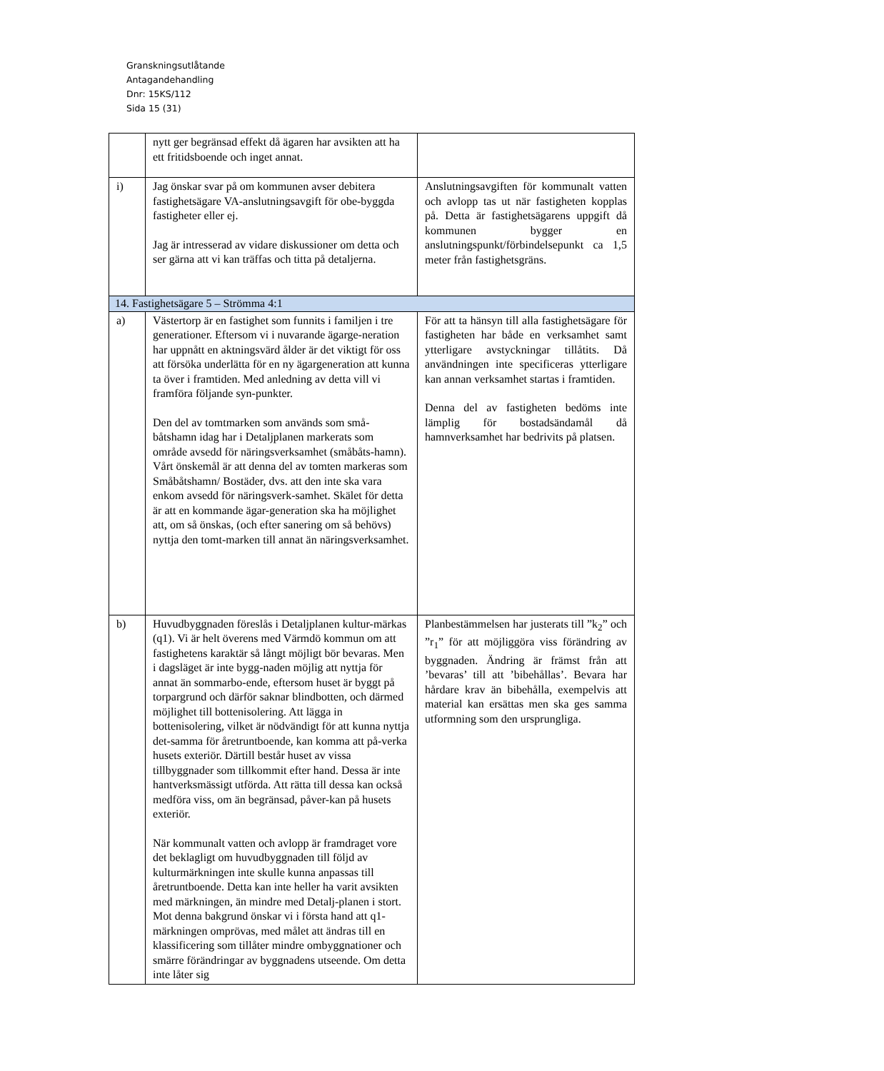Granskningsutlåtande
Antagandehandling
Dnr: 15KS/112
Sida 15 (31)
| | nytt ger begränsad effekt då ägaren har avsikten att ha ett fritidsboende och inget annat. | |
| i) | Jag önskar svar på om kommunen avser debitera fastighetsägare VA-anslutningsavgift för obe-byggda fastigheter eller ej. Jag är intresserad av vidare diskussioner om detta och ser gärna att vi kan träffas och titta på detaljerna. | Anslutningsavgiften för kommunalt vatten och avlopp tas ut när fastigheten kopplas på. Detta är fastighetsägarens uppgift då kommunen bygger en anslutningspunkt/förbindelsepunkt ca 1,5 meter från fastighetsgräns. |
| 14. Fastighetsägare 5 – Strömma 4:1 | | |
| a) | Västertorp är en fastighet som funnits i familjen i tre generationer. Eftersom vi i nuvarande ägarge-neration har uppnått en aktningsvärd ålder är det viktigt för oss att försöka underlätta för en ny ägargeneration att kunna ta över i framtiden. Med anledning av detta vill vi framföra följande syn-punkter. Den del av tomtmarken som används som små-båtshamn idag har i Detaljplanen markerats som område avsedd för näringsverksamhet (småbåts-hamn). Vårt önskemål är att denna del av tomten markeras som Småbåtshamn/ Bostäder, dvs. att den inte ska vara enkom avsedd för näringsverk-samhet. Skälet för detta är att en kommande ägar-generation ska ha möjlighet att, om så önskas, (och efter sanering om så behövs) nyttja den tomt-marken till annat än näringsverksamhet. | För att ta hänsyn till alla fastighetsägare för fastigheten har både en verksamhet samt ytterligare avstyckningar tillåtits. Då användningen inte specificeras ytterligare kan annan verksamhet startas i framtiden. Denna del av fastigheten bedöms inte lämplig för bostadsändamål då hamnverksamhet har bedrivits på platsen. |
| b) | Huvudbyggnaden föreslås i Detaljplanen kultur-märkas (q1). Vi är helt överens med Värmdö kommun om att fastighetens karaktär så långt möjligt bör bevaras. Men i dagsläget är inte bygg-naden möjlig att nyttja för annat än sommarbo-ende, eftersom huset är byggt på torpargrund och därför saknar blindbotten, och därmed möjlighet till bottenisolering. Att lägga in bottenisolering, vilket är nödvändigt för att kunna nyttja det-samma för åretruntboende, kan komma att på-verka husets exteriör. Därtill består huset av vissa tillbyggnader som tillkommit efter hand. Dessa är inte hantverksmässigt utförda. Att rätta till dessa kan också medföra viss, om än begränsad, påver-kan på husets exteriör. När kommunalt vatten och avlopp är framdraget vore det beklagligt om huvudbyggnaden till följd av kulturmärkningen inte skulle kunna anpassas till åretruntboende. Detta kan inte heller ha varit avsikten med märkningen, än mindre med Detalj-planen i stort. Mot denna bakgrund önskar vi i första hand att q1-märkningen omprövas, med målet att ändras till en klassificering som tillåter mindre ombyggnationer och smärre förändringar av byggnadens utseende. Om detta inte låter sig | Planbestämmelsen har justerats till ”k<sub>2</sub>” och ”r<sub>1</sub>” för att möjliggöra viss förändring av byggnaden. Ändring är främst från att ’bevaras’ till att ’bibehållas’. Bevara har hårdare krav än bibehålla, exempelvis att material kan ersättas men ska ges samma utformning som den ursprungliga. |